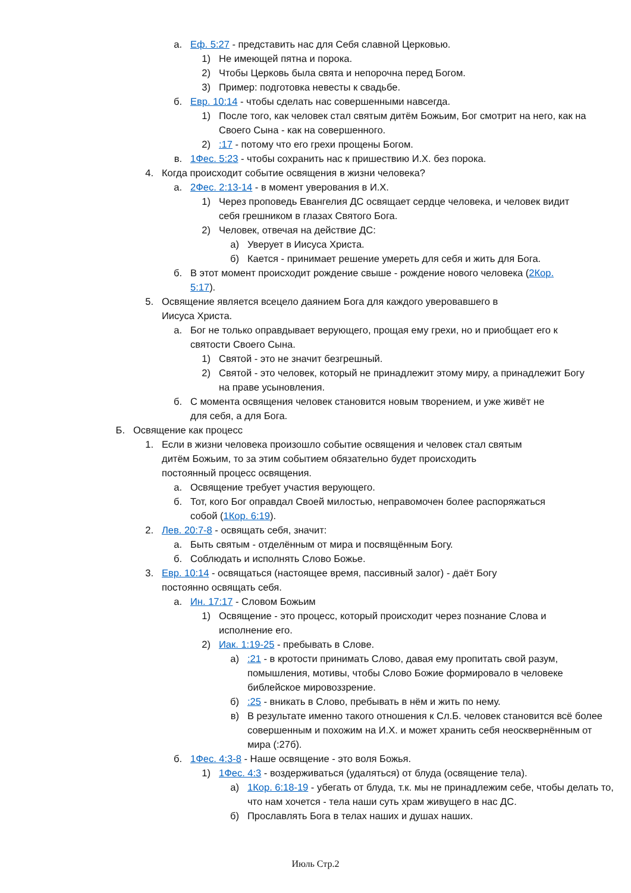а. Еф. 5:27 - представить нас для Себя славной Церковью.
1) Не имеющей пятна и порока.
2) Чтобы Церковь была свята и непорочна перед Богом.
3) Пример: подготовка невесты к свадьбе.
б. Евр. 10:14 - чтобы сделать нас совершенными навсегда.
1) После того, как человек стал святым дитём Божьим, Бог смотрит на него, как на Своего Сына - как на совершенного.
2):17 - потому что его грехи прощены Богом.
в. 1Фес. 5:23 - чтобы сохранить нас к пришествию И.Х. без порока.
4. Когда происходит событие освящения в жизни человека?
а. 2Фес. 2:13-14 - в момент уверования в И.Х.
1) Через проповедь Евангелия ДС освящает сердце человека, и человек видит себя грешником в глазах Святого Бога.
2) Человек, отвечая на действие ДС:
а) Уверует в Иисуса Христа.
б) Кается - принимает решение умереть для себя и жить для Бога.
б. В этот момент происходит рождение свыше - рождение нового человека (2Кор. 5:17).
5. Освящение является всецело даянием Бога для каждого уверовавшего в Иисуса Христа.
а. Бог не только оправдывает верующего, прощая ему грехи, но и приобщает его к святости Своего Сына.
1) Святой - это не значит безгрешный.
2) Святой - это человек, который не принадлежит этому миру, а принадлежит Богу на праве усыновления.
б. С момента освящения человек становится новым творением, и уже живёт не для себя, а для Бога.
Б. Освящение как процесс
1. Если в жизни человека произошло событие освящения и человек стал святым дитём Божьим, то за этим событием обязательно будет происходить постоянный процесс освящения.
а. Освящение требует участия верующего.
б. Тот, кого Бог оправдал Своей милостью, неправомочен более распоряжаться собой (1Кор. 6:19).
2. Лев. 20:7-8 - освящать себя, значит:
а. Быть святым - отделённым от мира и посвящённым Богу.
б. Соблюдать и исполнять Слово Божье.
3. Евр. 10:14 - освящаться (настоящее время, пассивный залог) - даёт Богу постоянно освящать себя.
а. Ин. 17:17 - Словом Божьим
1) Освящение - это процесс, который происходит через познание Слова и исполнение его.
2) Иак. 1:19-25 - пребывать в Слове.
а):21 - в кротости принимать Слово, давая ему пропитать свой разум, помышления, мотивы, чтобы Слово Божие формировало в человеке библейское мировоззрение.
б):25 - вникать в Слово, пребывать в нём и жить по нему.
в) В результате именно такого отношения к Сл.Б. человек становится всё более совершенным и похожим на И.Х. и может хранить себя неосквернённым от мира (:27б).
б. 1Фес. 4:3-8 - Наше освящение - это воля Божья.
1) 1Фес. 4:3 - воздерживаться (удаляться) от блуда (освящение тела).
а) 1Кор. 6:18-19 - убегать от блуда, т.к. мы не принадлежим себе, чтобы делать то, что нам хочется - тела наши суть храм живущего в нас ДС.
б) Прославлять Бога в телах наших и душах наших.
Июль Стр.2